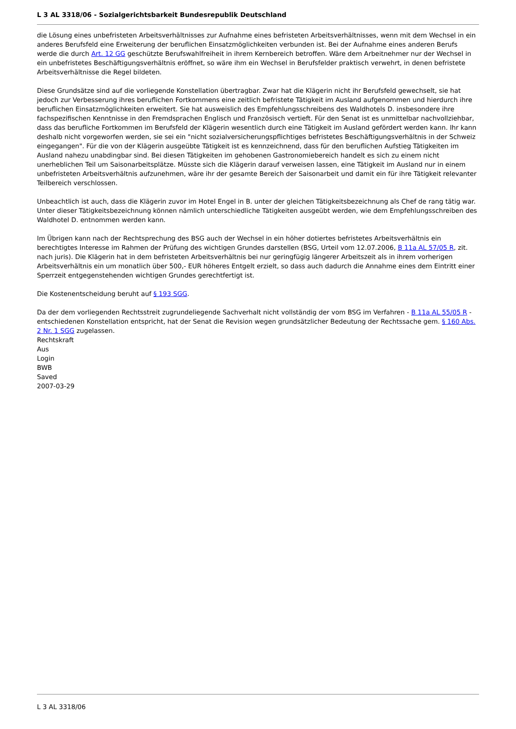L 3 AL 3318/06 - Sozialgerichtsbarkeit Bundesrepublik Deutschland
die Lösung eines unbefristeten Arbeitsverhältnisses zur Aufnahme eines befristeten Arbeitsverhältnisses, wenn mit dem Wechsel in ein anderes Berufsfeld eine Erweiterung der beruflichen Einsatzmöglichkeiten verbunden ist. Bei der Aufnahme eines anderen Berufs werde die durch Art. 12 GG geschützte Berufswahlfreiheit in ihrem Kernbereich betroffen. Wäre dem Arbeitnehmer nur der Wechsel in ein unbefristetes Beschäftigungsverhältnis eröffnet, so wäre ihm ein Wechsel in Berufsfelder praktisch verwehrt, in denen befristete Arbeitsverhältnisse die Regel bildeten.
Diese Grundsätze sind auf die vorliegende Konstellation übertragbar. Zwar hat die Klägerin nicht ihr Berufsfeld gewechselt, sie hat jedoch zur Verbesserung ihres beruflichen Fortkommens eine zeitlich befristete Tätigkeit im Ausland aufgenommen und hierdurch ihre beruflichen Einsatzmöglichkeiten erweitert. Sie hat ausweislich des Empfehlungsschreibens des Waldhotels D. insbesondere ihre fachspezifischen Kenntnisse in den Fremdsprachen Englisch und Französisch vertieft. Für den Senat ist es unmittelbar nachvollziehbar, dass das berufliche Fortkommen im Berufsfeld der Klägerin wesentlich durch eine Tätigkeit im Ausland gefördert werden kann. Ihr kann deshalb nicht vorgeworfen werden, sie sei ein "nicht sozialversicherungspflichtiges befristetes Beschäftigungsverhältnis in der Schweiz eingegangen". Für die von der Klägerin ausgeübte Tätigkeit ist es kennzeichnend, dass für den beruflichen Aufstieg Tätigkeiten im Ausland nahezu unabdingbar sind. Bei diesen Tätigkeiten im gehobenen Gastronomiebereich handelt es sich zu einem nicht unerheblichen Teil um Saisonarbeitsplätze. Müsste sich die Klägerin darauf verweisen lassen, eine Tätigkeit im Ausland nur in einem unbefristeten Arbeitsverhältnis aufzunehmen, wäre ihr der gesamte Bereich der Saisonarbeit und damit ein für ihre Tätigkeit relevanter Teilbereich verschlossen.
Unbeachtlich ist auch, dass die Klägerin zuvor im Hotel Engel in B. unter der gleichen Tätigkeitsbezeichnung als Chef de rang tätig war. Unter dieser Tätigkeitsbezeichnung können nämlich unterschiedliche Tätigkeiten ausgeübt werden, wie dem Empfehlungsschreiben des Waldhotel D. entnommen werden kann.
Im Übrigen kann nach der Rechtsprechung des BSG auch der Wechsel in ein höher dotiertes befristetes Arbeitsverhältnis ein berechtigtes Interesse im Rahmen der Prüfung des wichtigen Grundes darstellen (BSG, Urteil vom 12.07.2006, B 11a AL 57/05 R, zit. nach juris). Die Klägerin hat in dem befristeten Arbeitsverhältnis bei nur geringfügig längerer Arbeitszeit als in ihrem vorherigen Arbeitsverhältnis ein um monatlich über 500,- EUR höheres Entgelt erzielt, so dass auch dadurch die Annahme eines dem Eintritt einer Sperrzeit entgegenstehenden wichtigen Grundes gerechtfertigt ist.
Die Kostenentscheidung beruht auf § 193 SGG.
Da der dem vorliegenden Rechtsstreit zugrundeliegende Sachverhalt nicht vollständig der vom BSG im Verfahren - B 11a AL 55/05 R - entschiedenen Konstellation entspricht, hat der Senat die Revision wegen grundsätzlicher Bedeutung der Rechtssache gem. § 160 Abs. 2 Nr. 1 SGG zugelassen.
Rechtskraft
Aus
Login
BWB
Saved
2007-03-29
L 3 AL 3318/06